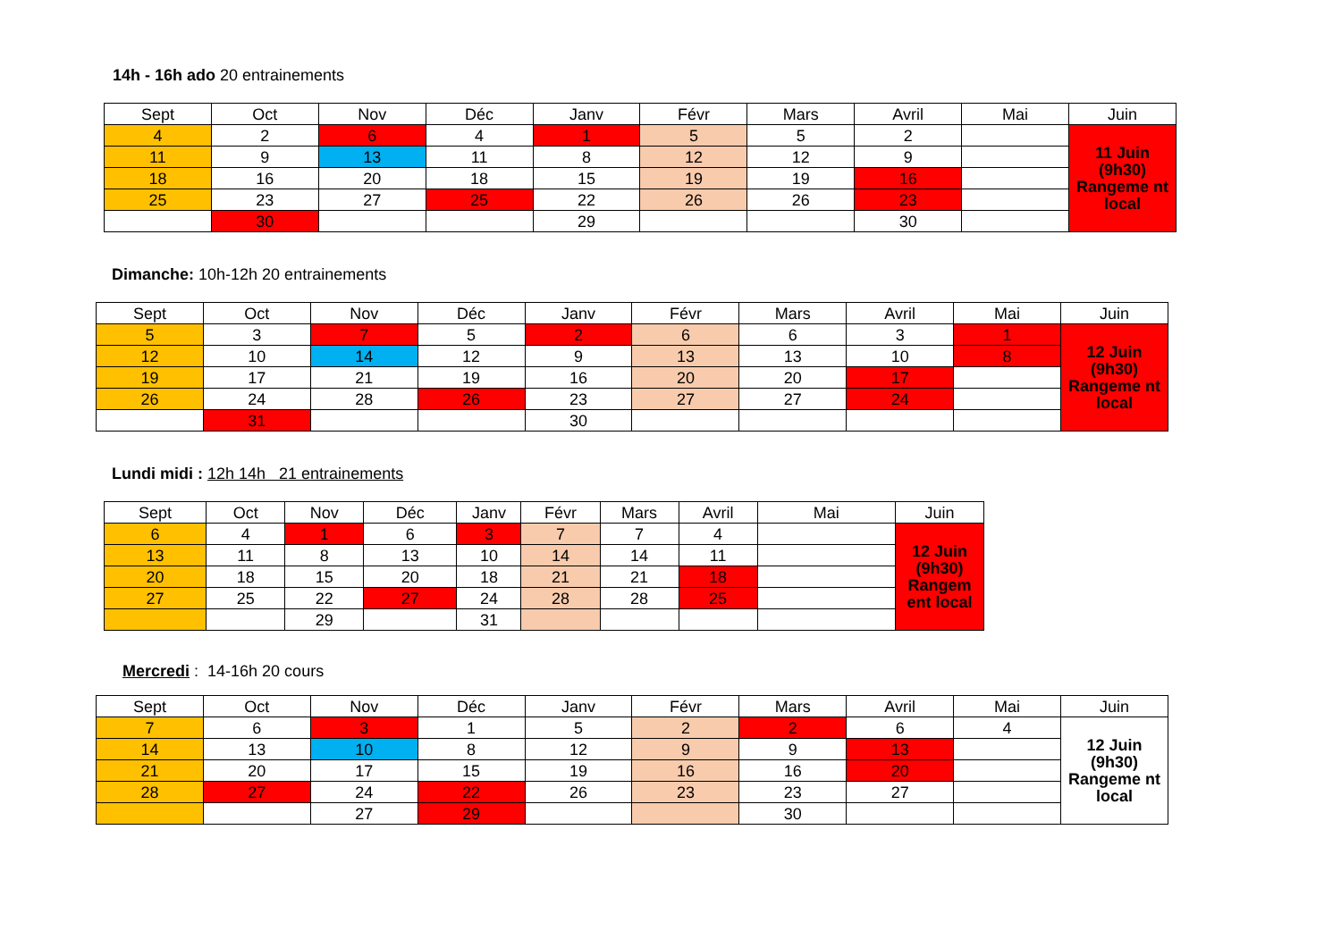14h - 16h ado 20 entrainements
| Sept | Oct | Nov | Déc | Janv | Févr | Mars | Avril | Mai | Juin |
| --- | --- | --- | --- | --- | --- | --- | --- | --- | --- |
| 4 | 2 | 6 | 4 | 1 | 5 | 5 | 2 | | 11 Juin (9h30) Rangeme nt local |
| 11 | 9 | 13 | 11 | 8 | 12 | 12 | 9 | | |
| 18 | 16 | 20 | 18 | 15 | 19 | 19 | 16 | | |
| 25 | 23 | 27 | 25 | 22 | 26 | 26 | 23 | | |
| | 30 | | | 29 | | | 30 | | |
Dimanche: 10h-12h 20 entrainements
| Sept | Oct | Nov | Déc | Janv | Févr | Mars | Avril | Mai | Juin |
| --- | --- | --- | --- | --- | --- | --- | --- | --- | --- |
| 5 | 3 | 7 | 5 | 2 | 6 | 6 | 3 | 1 | 12 Juin (9h30) Rangeme nt local |
| 12 | 10 | 14 | 12 | 9 | 13 | 13 | 10 | 8 | |
| 19 | 17 | 21 | 19 | 16 | 20 | 20 | 17 | | |
| 26 | 24 | 28 | 26 | 23 | 27 | 27 | 24 | | |
| | 31 | | | 30 | | | | | |
Lundi midi : 12h 14h 21 entrainements
| Sept | Oct | Nov | Déc | Janv | Févr | Mars | Avril | Mai | Juin |
| --- | --- | --- | --- | --- | --- | --- | --- | --- | --- |
| 6 | 4 | 1 | 6 | 3 | 7 | 7 | 4 | | 12 Juin (9h30) Rangem ent local |
| 13 | 11 | 8 | 13 | 10 | 14 | 14 | 11 | | |
| 20 | 18 | 15 | 20 | 18 | 21 | 21 | 18 | | |
| 27 | 25 | 22 | 27 | 24 | 28 | 28 | 25 | | |
| | | 29 | | 31 | | | | | |
Mercredi : 14-16h 20 cours
| Sept | Oct | Nov | Déc | Janv | Févr | Mars | Avril | Mai | Juin |
| --- | --- | --- | --- | --- | --- | --- | --- | --- | --- |
| 7 | 6 | 3 | 1 | 5 | 2 | 2 | 6 | 4 | 12 Juin (9h30) Rangeme nt local |
| 14 | 13 | 10 | 8 | 12 | 9 | 9 | 13 | | |
| 21 | 20 | 17 | 15 | 19 | 16 | 16 | 20 | | |
| 28 | 27 | 24 | 22 | 26 | 23 | 23 | 27 | | |
| | | 27 | 29 | | | 30 | | | |